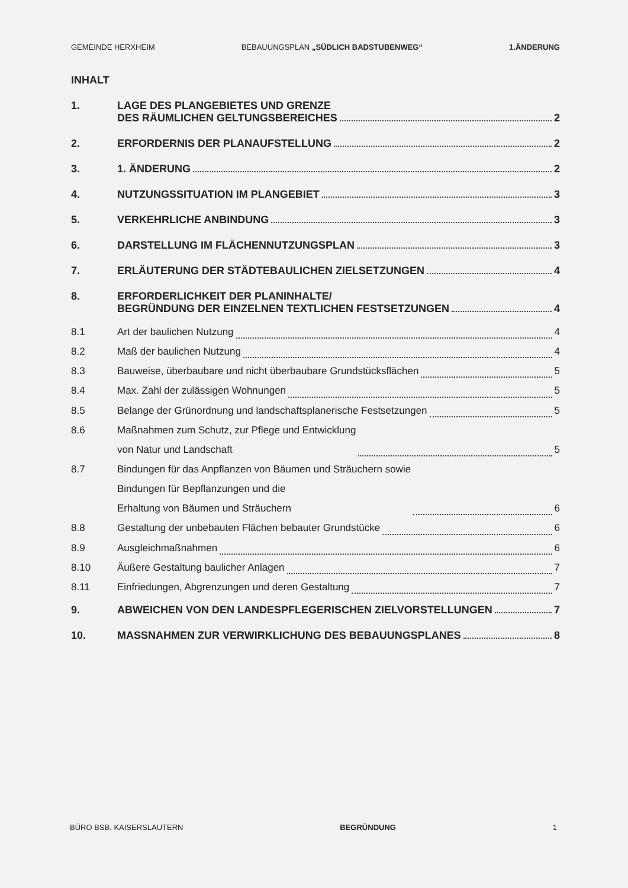GEMEINDE HERXHEIM BEBAUUNGSPLAN „SÜDLICH BADSTUBENWEG“1.ÄNDERUNG
INHALT
1.
LAGE DES PLANGEBIETES UND GRENZE
DES RÄUMLICHEN GELTUNGSBEREICHES 2
2.
ERFORDERNIS DER PLANAUFSTELLUNG 2
3.
1. ÄNDERUNG 2
4.
NUTZUNGSSITUATION IM PLANGEBIET 3
5.
VERKEHRLICHE ANBINDUNG 3
6.
DARSTELLUNG IM FLÄCHENNUTZUNGSPLAN 3
7.
ERLÄUTERUNG DER STÄDTEBAULICHEN ZIELSETZUNGEN 4
8.
ERFORDERLICHKEIT DER PLANINHALTE/
BEGRÜNDUNG DER EINZELNEN TEXTLICHEN FESTSETZUNGEN 4
8.1
Art der baulichen Nutzung 4
8.2
Maß der baulichen Nutzung 4
8.3
Bauweise, überbaubare und nicht überbaubare Grundstücksflächen 5
8.4
Max. Zahl der zulässigen Wohnungen 5
8.5
Belange der Grünordnung und landschaftsplanerische Festsetzungen 5
8.6
Maßnahmen zum Schutz, zur Pflege und Entwicklung
von Natur und Landschaft 5
8.7
Bindungen für das Anpflanzen von Bäumen und Sträuchern sowie
Bindungen für Bepflanzungen und die
Erhaltung von Bäumen und Sträuchern 6
8.8
Gestaltung der unbebauten Flächen bebauter Grundstücke 6
8.9
Ausgleichmaßnahmen 6
8.10
Äußere Gestaltung baulicher Anlagen 7
8.11
Einfriedungen, Abgrenzungen und deren Gestaltung 7
9.
ABWEICHEN VON DEN LANDESPFLEGERISCHEN ZIELVORSTELLUNGEN 7
10.
MASSNAHMEN ZUR VERWIRKLICHUNG DES BEBAUUNGSPLANES 8
BÜRO BSB, KAISERSLAUTERN BEGRÜNDUNG 1